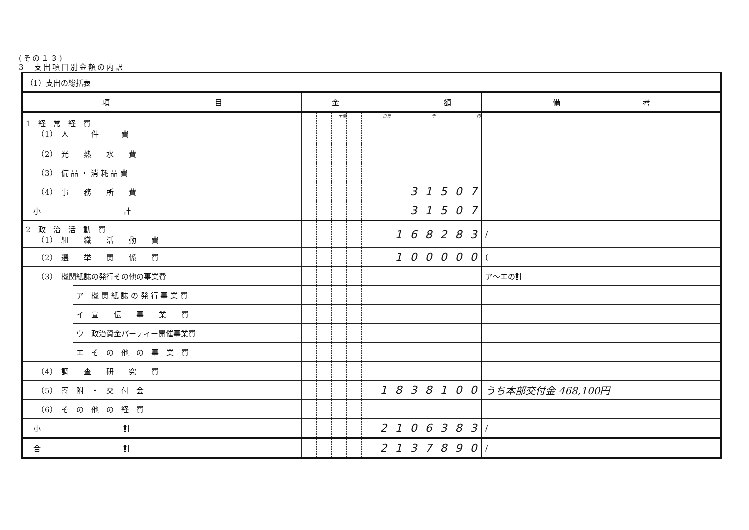(その１３)
3　支出項目別金額の内訳
| （1）支出の総括表 | | | | | | | | | | | | | | |
| 項 目 | | 金 額 | | | | | | | | | | | | 備 考 |
| 1 経 常 経 費 （1） 人 件 費 | | | | 十億 | | | 百万 | | | 千 | | | 円 | |
| （2） 光 熱 水 費 | | | | | | | | | | | | | | |
| （3） 備 品 ・ 消 耗 品 費 | | | | | | | | | | | | | | |
| （4） 事 務 所 費 | | | | | | | | | 3 | 1 | 5 | 0 | 7 | |
| 小 計 | | | | | | | | | 3 | 1 | 5 | 0 | 7 | |
| 2 政 治 活 動 費 （1） 組 織 活 動 費 | | | | | | | | 1 | 6 | 8 | 2 | 8 | 3 | / |
| （2） 選 挙 関 係 費 | | | | | | | | 1 | 0 | 0 | 0 | 0 | 0 | ( |
| （3） 機関紙誌の発行その他の事業費 | | | | | | | | | | | | | | ア～エの計 |
| | ア 機 関 紙 誌 の 発 行 事 業 費 | | | | | | | | | | | | | |
| | イ 宣 伝 事 業 費 | | | | | | | | | | | | | |
| | ウ 政治資金パーティー開催事業費 | | | | | | | | | | | | | |
| | エ そ の 他 の 事 業 費 | | | | | | | | | | | | | |
| （4） 調 査 研 究 費 | | | | | | | | | | | | | | |
| （5） 寄 附 ・ 交 付 金 | | | | | | | 1 | 8 | 3 | 8 | 1 | 0 | 0 | うち本部交付金 468,100円 |
| （6） そ の 他 の 経 費 | | | | | | | | | | | | | | |
| 小 計 | | | | | | | 2 | 1 | 0 | 6 | 3 | 8 | 3 | / |
| 合 計 | | | | | | | 2 | 1 | 3 | 7 | 8 | 9 | 0 | / |